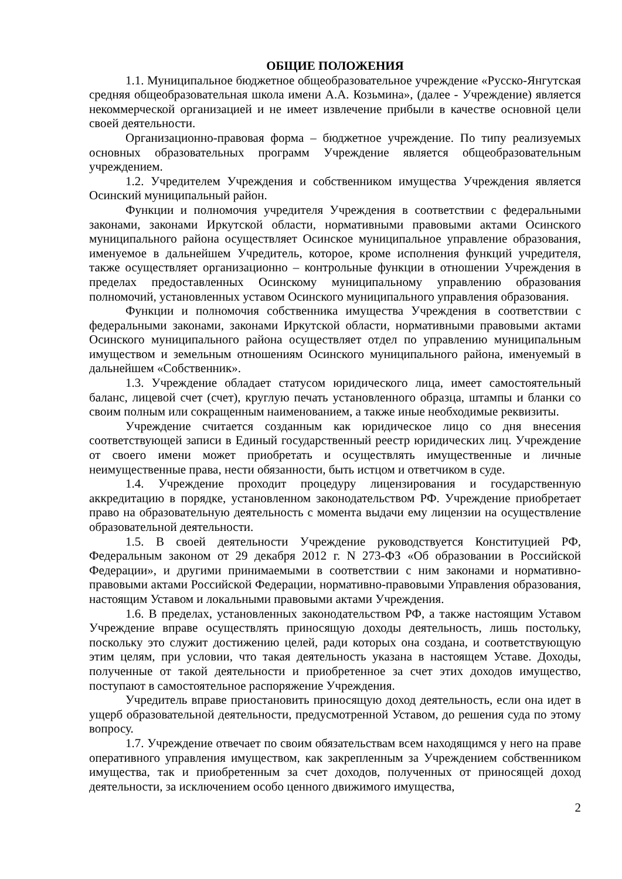ОБЩИЕ ПОЛОЖЕНИЯ
1.1. Муниципальное бюджетное общеобразовательное учреждение «Русско-Янгутская средняя общеобразовательная школа имени А.А. Козьмина», (далее - Учреждение) является некоммерческой организацией и не имеет извлечение прибыли в качестве основной цели своей деятельности.
Организационно-правовая форма – бюджетное учреждение. По типу реализуемых основных образовательных программ Учреждение является общеобразовательным учреждением.
1.2. Учредителем Учреждения и собственником имущества Учреждения является Осинский муниципальный район.
Функции и полномочия учредителя Учреждения в соответствии с федеральными законами, законами Иркутской области, нормативными правовыми актами Осинского муниципального района осуществляет Осинское муниципальное управление образования, именуемое в дальнейшем Учредитель, которое, кроме исполнения функций учредителя, также осуществляет организационно – контрольные функции в отношении Учреждения в пределах предоставленных Осинскому муниципальному управлению образования полномочий, установленных уставом Осинского муниципального управления образования.
Функции и полномочия собственника имущества Учреждения в соответствии с федеральными законами, законами Иркутской области, нормативными правовыми актами Осинского муниципального района осуществляет отдел по управлению муниципальным имуществом и земельным отношениям Осинского муниципального района, именуемый в дальнейшем «Собственник».
1.3. Учреждение обладает статусом юридического лица, имеет самостоятельный баланс, лицевой счет (счет), круглую печать установленного образца, штампы и бланки со своим полным или сокращенным наименованием, а также иные необходимые реквизиты.
Учреждение считается созданным как юридическое лицо со дня внесения соответствующей записи в Единый государственный реестр юридических лиц. Учреждение от своего имени может приобретать и осуществлять имущественные и личные неимущественные права, нести обязанности, быть истцом и ответчиком в суде.
1.4. Учреждение проходит процедуру лицензирования и государственную аккредитацию в порядке, установленном законодательством РФ. Учреждение приобретает право на образовательную деятельность с момента выдачи ему лицензии на осуществление образовательной деятельности.
1.5. В своей деятельности Учреждение руководствуется Конституцией РФ, Федеральным законом от 29 декабря 2012 г. N 273-ФЗ «Об образовании в Российской Федерации», и другими принимаемыми в соответствии с ним законами и нормативно-правовыми актами Российской Федерации, нормативно-правовыми Управления образования, настоящим Уставом и локальными правовыми актами Учреждения.
1.6. В пределах, установленных законодательством РФ, а также настоящим Уставом Учреждение вправе осуществлять приносящую доходы деятельность, лишь постольку, поскольку это служит достижению целей, ради которых она создана, и соответствующую этим целям, при условии, что такая деятельность указана в настоящем Уставе. Доходы, полученные от такой деятельности и приобретенное за счет этих доходов имущество, поступают в самостоятельное распоряжение Учреждения.
Учредитель вправе приостановить приносящую доход деятельность, если она идет в ущерб образовательной деятельности, предусмотренной Уставом, до решения суда по этому вопросу.
1.7. Учреждение отвечает по своим обязательствам всем находящимся у него на праве оперативного управления имуществом, как закрепленным за Учреждением собственником имущества, так и приобретенным за счет доходов, полученных от приносящей доход деятельности, за исключением особо ценного движимого имущества,
2